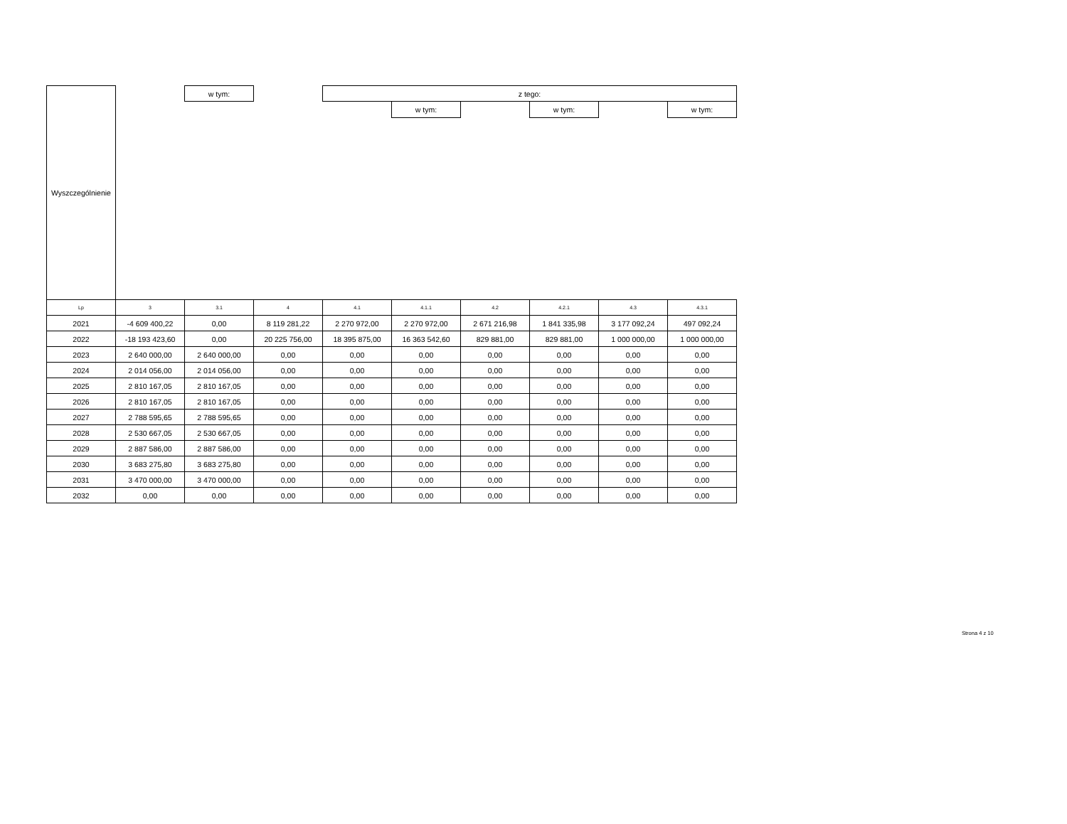| Wyszczególnienie | | w tym: | | z tego: | | | | | |
| --- | --- | --- | --- | --- | --- | --- | --- | --- | --- |
| | | | | | w tym: | | w tym: | | w tym: |
| Lp | 3 | 3.1 | 4 | 4.1 | 4.1.1 | 4.2 | 4.2.1 | 4.3 | 4.3.1 |
| 2021 | -4 609 400,22 | 0,00 | 8 119 281,22 | 2 270 972,00 | 2 270 972,00 | 2 671 216,98 | 1 841 335,98 | 3 177 092,24 | 497 092,24 |
| 2022 | -18 193 423,60 | 0,00 | 20 225 756,00 | 18 395 875,00 | 16 363 542,60 | 829 881,00 | 829 881,00 | 1 000 000,00 | 1 000 000,00 |
| 2023 | 2 640 000,00 | 2 640 000,00 | 0,00 | 0,00 | 0,00 | 0,00 | 0,00 | 0,00 | 0,00 |
| 2024 | 2 014 056,00 | 2 014 056,00 | 0,00 | 0,00 | 0,00 | 0,00 | 0,00 | 0,00 | 0,00 |
| 2025 | 2 810 167,05 | 2 810 167,05 | 0,00 | 0,00 | 0,00 | 0,00 | 0,00 | 0,00 | 0,00 |
| 2026 | 2 810 167,05 | 2 810 167,05 | 0,00 | 0,00 | 0,00 | 0,00 | 0,00 | 0,00 | 0,00 |
| 2027 | 2 788 595,65 | 2 788 595,65 | 0,00 | 0,00 | 0,00 | 0,00 | 0,00 | 0,00 | 0,00 |
| 2028 | 2 530 667,05 | 2 530 667,05 | 0,00 | 0,00 | 0,00 | 0,00 | 0,00 | 0,00 | 0,00 |
| 2029 | 2 887 586,00 | 2 887 586,00 | 0,00 | 0,00 | 0,00 | 0,00 | 0,00 | 0,00 | 0,00 |
| 2030 | 3 683 275,80 | 3 683 275,80 | 0,00 | 0,00 | 0,00 | 0,00 | 0,00 | 0,00 | 0,00 |
| 2031 | 3 470 000,00 | 3 470 000,00 | 0,00 | 0,00 | 0,00 | 0,00 | 0,00 | 0,00 | 0,00 |
| 2032 | 0,00 | 0,00 | 0,00 | 0,00 | 0,00 | 0,00 | 0,00 | 0,00 | 0,00 |
Strona 4 z 10